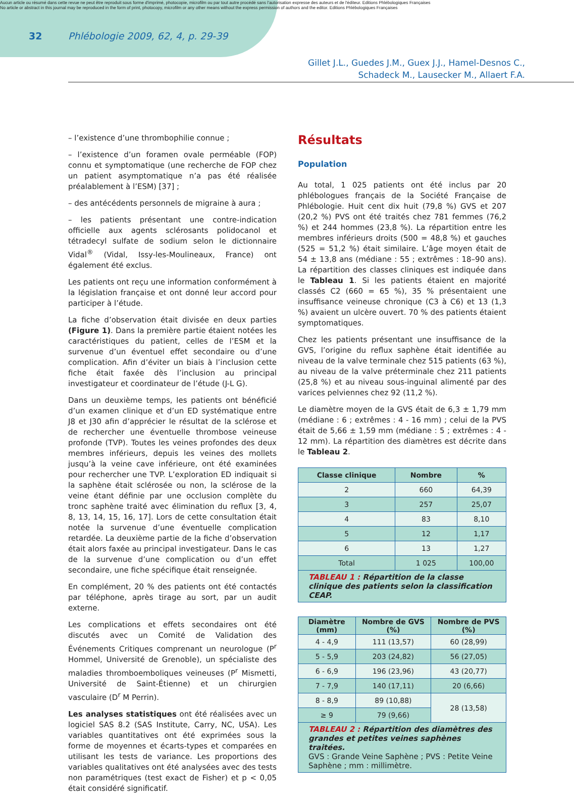Aucun article ou résumé dans cette revue ne peut être reproduit sous forme d'imprimé, photocopie, microfilm ou par tout autre procédé sans l'autorisation expresse des auteurs et de l'éditeur. Editions Phlébologiques Françaises
No article or abstract in this journal may be reproduced in the form of print, photocopy, microfilm or any other means without the express permission of authors and the editor. Editions Phlébologiques Françaises
32 Phlébologie 2009, 62, 4, p. 29-39
Gillet J.L., Guedes J.M., Guex J.J., Hamel-Desnos C.,
Schadeck M., Lausecker M., Allaert F.A.
– l’existence d’une thrombophilie connue ;
– l’existence d’un foramen ovale perméable (FOP) connu et symptomatique (une recherche de FOP chez un patient asymptomatique n’a pas été réalisée préalablement à l’ESM) [37] ;
– des antécédents personnels de migraine à aura ;
– les patients présentant une contre-indication officielle aux agents sclérosants polidocanol et tétradecyl sulfate de sodium selon le dictionnaire Vidal<sup>®</sup> (Vidal, Issy-les-Moulineaux, France) ont également été exclus.
Les patients ont reçu une information conformément à la législation française et ont donné leur accord pour participer à l’étude.
La fiche d’observation était divisée en deux parties (Figure 1). Dans la première partie étaient notées les caractéristiques du patient, celles de l’ESM et la survenue d’un éventuel effet secondaire ou d’une complication. Afin d’éviter un biais à l’inclusion cette fiche était faxée dès l’inclusion au principal investigateur et coordinateur de l’étude (J-L G).
Dans un deuxième temps, les patients ont bénéficié d’un examen clinique et d’un ED systématique entre J8 et J30 afin d’apprécier le résultat de la sclérose et de rechercher une éventuelle thrombose veineuse profonde (TVP). Toutes les veines profondes des deux membres inférieurs, depuis les veines des mollets jusqu’à la veine cave inférieure, ont été examinées pour rechercher une TVP. L’exploration ED indiquait si la saphène était sclérosée ou non, la sclérose de la veine étant définie par une occlusion complète du tronc saphène traité avec élimination du reflux [3, 4, 8, 13, 14, 15, 16, 17]. Lors de cette consultation était notée la survenue d’une éventuelle complication retardée. La deuxième partie de la fiche d’observation était alors faxée au principal investigateur. Dans le cas de la survenue d’une complication ou d’un effet secondaire, une fiche spécifique était renseignée.
En complément, 20 % des patients ont été contactés par téléphone, après tirage au sort, par un audit externe.
Les complications et effets secondaires ont été discutés avec un Comité de Validation des Événements Critiques comprenant un neurologue (P<sup>r</sup> Hommel, Université de Grenoble), un spécialiste des maladies thromboemboliques veineuses (P<sup>r</sup> Mismetti, Université de Saint-Étienne) et un chirurgien vasculaire (D<sup>r</sup> M Perrin).
Les analyses statistiques ont été réalisées avec un logiciel SAS 8.2 (SAS Institute, Carry, NC, USA). Les variables quantitatives ont été exprimées sous la forme de moyennes et écarts-types et comparées en utilisant les tests de variance. Les proportions des variables qualitatives ont été analysées avec des tests non paramétriques (test exact de Fisher) et p < 0,05 était considéré significatif.
Résultats
Population
Au total, 1 025 patients ont été inclus par 20 phlébologues français de la Société Française de Phlébologie. Huit cent dix huit (79,8 %) GVS et 207 (20,2 %) PVS ont été traités chez 781 femmes (76,2 %) et 244 hommes (23,8 %). La répartition entre les membres inférieurs droits (500 = 48,8 %) et gauches (525 = 51,2 %) était similaire. L’âge moyen était de 54 ± 13,8 ans (médiane : 55 ; extrêmes : 18–90 ans). La répartition des classes cliniques est indiquée dans le Tableau 1. Si les patients étaient en majorité classés C2 (660 = 65 %), 35 % présentaient une insuffisance veineuse chronique (C3 à C6) et 13 (1,3 %) avaient un ulcère ouvert. 70 % des patients étaient symptomatiques.
Chez les patients présentant une insuffisance de la GVS, l’origine du reflux saphène était identifiée au niveau de la valve terminale chez 515 patients (63 %), au niveau de la valve préterminale chez 211 patients (25,8 %) et au niveau sous-inguinal alimenté par des varices pelviennes chez 92 (11,2 %).
Le diamètre moyen de la GVS était de 6,3 ± 1,79 mm (médiane : 6 ; extrêmes : 4 - 16 mm) ; celui de la PVS était de 5,66 ± 1,59 mm (médiane : 5 ; extrêmes : 4 - 12 mm). La répartition des diamètres est décrite dans le Tableau 2.
| Classe clinique | Nombre | % |
| --- | --- | --- |
| 2 | 660 | 64,39 |
| 3 | 257 | 25,07 |
| 4 | 83 | 8,10 |
| 5 | 12 | 1,17 |
| 6 | 13 | 1,27 |
| Total | 1 025 | 100,00 |
| TABLEAU 1 : Répartition de la classe clinique des patients selon la classification CEAP. | | |
| Diamètre (mm) | Nombre de GVS (%) | Nombre de PVS (%) |
| --- | --- | --- |
| 4 - 4,9 | 111 (13,57) | 60 (28,99) |
| 5 - 5,9 | 203 (24,82) | 56 (27,05) |
| 6 - 6,9 | 196 (23,96) | 43 (20,77) |
| 7 - 7,9 | 140 (17,11) | 20 (6,66) |
| 8 - 8,9 | 89 (10,88) | 28 (13,58) |
| ≥ 9 | 79 (9,66) | |
| TABLEAU 2 : Répartition des diamètres des grandes et petites veines saphènes traitées. GVS : Grande Veine Saphène ; PVS : Petite Veine Saphène ; mm : millimètre. | | |